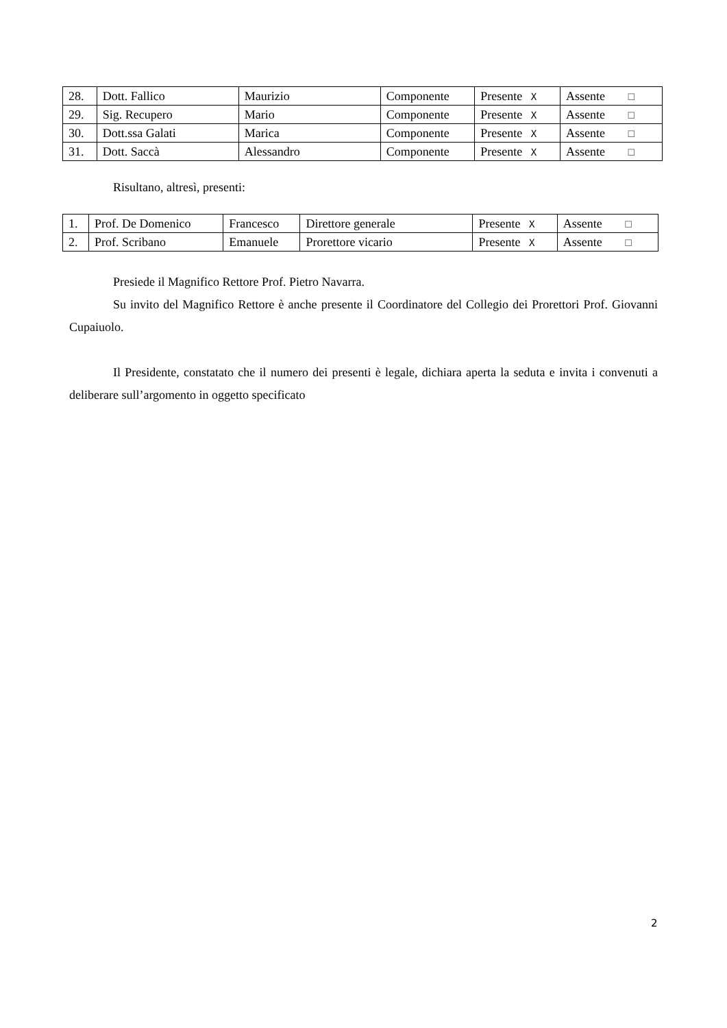| 28. | Dott. Fallico | Maurizio | Componente | Presente X | Assente ☐ |
| 29. | Sig. Recupero | Mario | Componente | Presente X | Assente ☐ |
| 30. | Dott.ssa Galati | Marica | Componente | Presente X | Assente ☐ |
| 31. | Dott. Saccà | Alessandro | Componente | Presente X | Assente ☐ |
Risultano, altresì, presenti:
| 1. | Prof. De Domenico | Francesco | Direttore generale | Presente X | Assente ☐ |
| 2. | Prof. Scribano | Emanuele | Prorettore vicario | Presente X | Assente ☐ |
Presiede il Magnifico Rettore Prof. Pietro Navarra.
Su invito del Magnifico Rettore è anche presente il Coordinatore del Collegio dei Prorettori Prof. Giovanni Cupaiuolo.
Il Presidente, constatato che il numero dei presenti è legale, dichiara aperta la seduta e invita i convenuti a deliberare sull’argomento in oggetto specificato
2